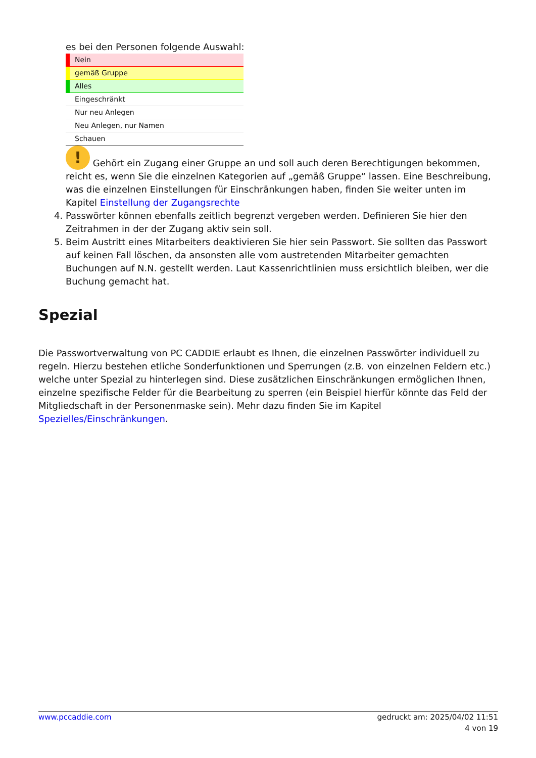es bei den Personen folgende Auswahl:
Nein
gemäß Gruppe
Alles
Eingeschränkt
Nur neu Anlegen
Neu Anlegen, nur Namen
Schauen
! Gehört ein Zugang einer Gruppe an und soll auch deren Berechtigungen bekommen, reicht es, wenn Sie die einzelnen Kategorien auf „gemäß Gruppe“ lassen. Eine Beschreibung, was die einzelnen Einstellungen für Einschränkungen haben, finden Sie weiter unten im Kapitel Einstellung der Zugangsrechte
4. Passwörter können ebenfalls zeitlich begrenzt vergeben werden. Definieren Sie hier den Zeitrahmen in der der Zugang aktiv sein soll.
5. Beim Austritt eines Mitarbeiters deaktivieren Sie hier sein Passwort. Sie sollten das Passwort auf keinen Fall löschen, da ansonsten alle vom austretenden Mitarbeiter gemachten Buchungen auf N.N. gestellt werden. Laut Kassenrichtlinien muss ersichtlich bleiben, wer die Buchung gemacht hat.
Spezial
Die Passwortverwaltung von PC CADDIE erlaubt es Ihnen, die einzelnen Passwörter individuell zu regeln. Hierzu bestehen etliche Sonderfunktionen und Sperrungen (z.B. von einzelnen Feldern etc.) welche unter Spezial zu hinterlegen sind. Diese zusätzlichen Einschränkungen ermöglichen Ihnen, einzelne spezifische Felder für die Bearbeitung zu sperren (ein Beispiel hierfür könnte das Feld der Mitgliedschaft in der Personenmaske sein). Mehr dazu finden Sie im Kapitel Spezielles/Einschränkungen.
www.pccaddie.com gedruckt am: 2025/04/02 11:51
4 von 19